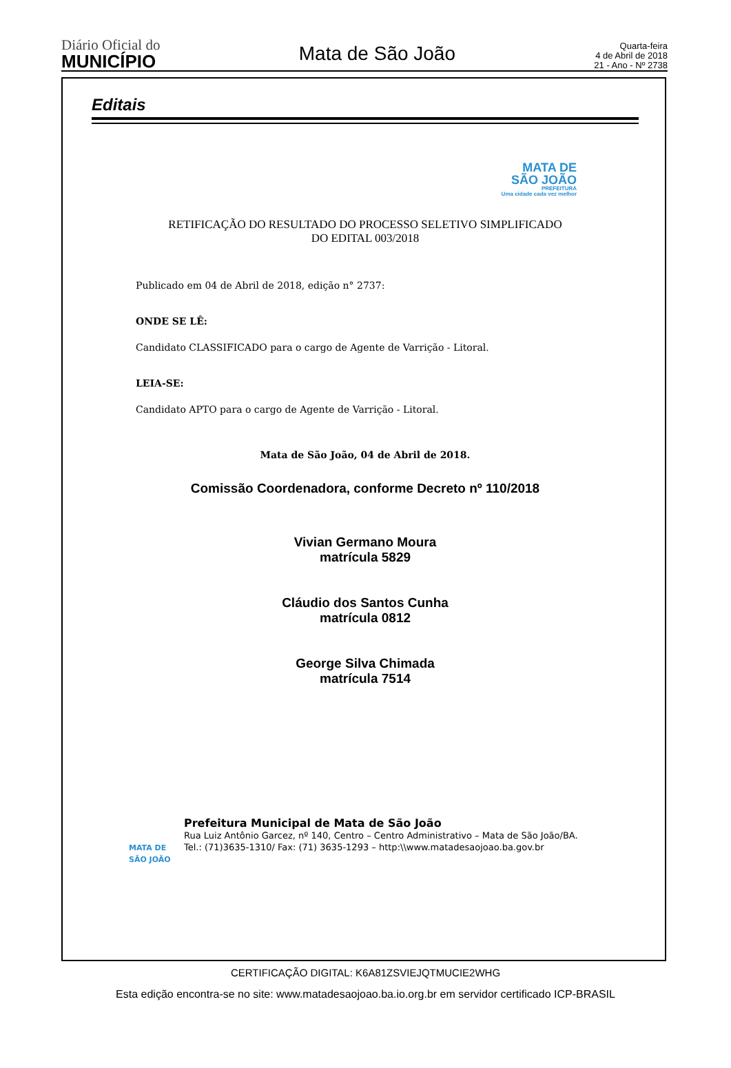Diário Oficial do
MUNICÍPIO
Mata de São João
Quarta-feira
4 de Abril de 2018
21 - Ano - Nº 2738
Editais
MATA DE
SÃO JOÃO
PREFEITURA
Uma cidade cada vez melhor
RETIFICAÇÃO DO RESULTADO DO PROCESSO SELETIVO SIMPLIFICADO
DO EDITAL 003/2018
Publicado em 04 de Abril de 2018, edição n° 2737:
ONDE SE LÊ:
Candidato CLASSIFICADO para o cargo de Agente de Varrição - Litoral.
LEIA-SE:
Candidato APTO para o cargo de Agente de Varrição - Litoral.
Mata de São João, 04 de Abril de 2018.
Comissão Coordenadora, conforme Decreto nº 110/2018
Vivian Germano Moura
matrícula 5829
Cláudio dos Santos Cunha
matrícula 0812
George Silva Chimada
matrícula 7514
MATA DE SÃO JOÃO
Prefeitura Municipal de Mata de São João
Rua Luiz Antônio Garcez, nº 140, Centro – Centro Administrativo – Mata de São João/BA.
Tel.: (71)3635-1310/ Fax: (71) 3635-1293 – http:\\www.matadesaojoao.ba.gov.br
CERTIFICAÇÃO DIGITAL: K6A81ZSVIEJQTMUCIE2WHG
Esta edição encontra-se no site: www.matadesaojoao.ba.io.org.br em servidor certificado ICP-BRASIL